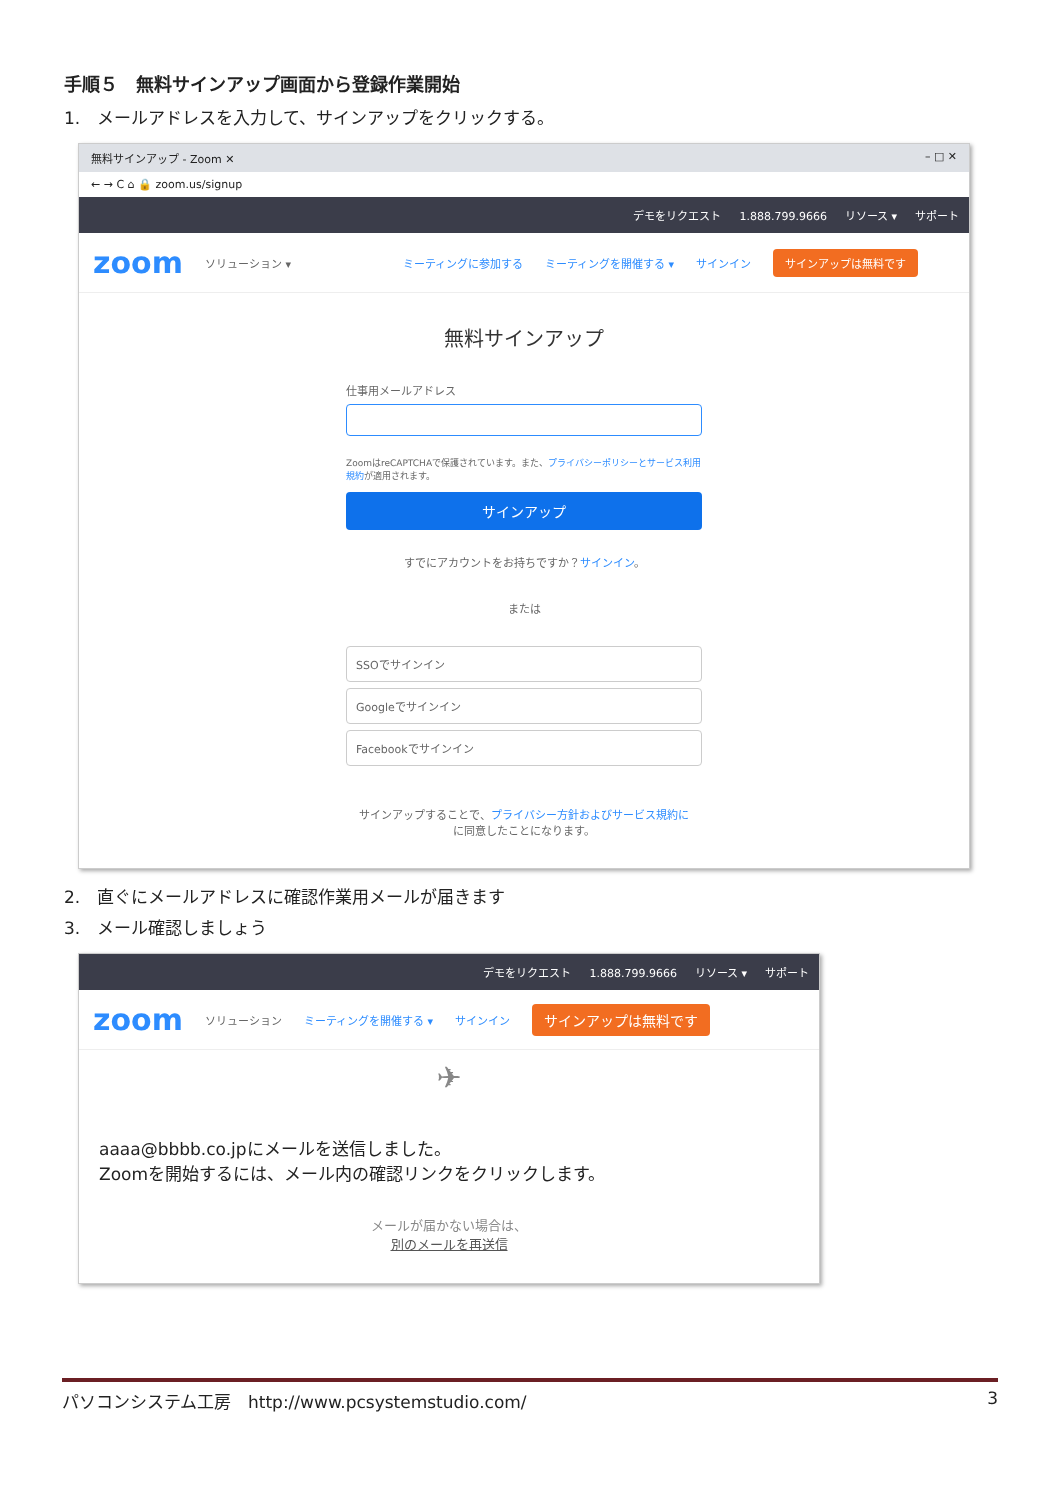手順５　無料サインアップ画面から登録作業開始
1.　メールアドレスを入力して、サインアップをクリックする。
無料サインアップ - Zoom ✕ – □ ✕
← → C ⌂ 🔒 zoom.us/signup
デモをリクエスト 1.888.799.9666 リソース ▾ サポート
zoom ソリューション ▾ ミーティングに参加する ミーティングを開催する ▾ サインイン サインアップは無料です
無料サインアップ
仕事用メールアドレス
ZoomはreCAPTCHAで保護されています。また、プライバシーポリシーとサービス利用規約が適用されます。
サインアップ
すでにアカウントをお持ちですか？サインイン。
または
SSOでサインイン
Googleでサインイン
Facebookでサインイン
サインアップすることで、プライバシー方針およびサービス規約に
に同意したことになります。
2.　直ぐにメールアドレスに確認作業用メールが届きます
3.　メール確認しましょう
デモをリクエスト 1.888.799.9666 リソース ▾ サポート
zoom ソリューション ミーティングを開催する ▾ サインイン サインアップは無料です
✈
aaaa@bbbb.co.jpにメールを送信しました。
Zoomを開始するには、メール内の確認リンクをクリックします。
メールが届かない場合は、
別のメールを再送信
パソコンシステム工房　http://www.pcsystemstudio.com/ 3